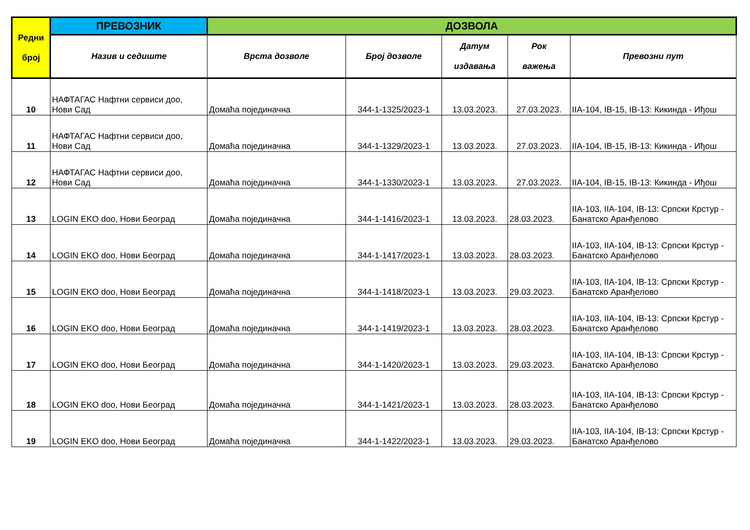| Редни број | ПРЕВОЗНИК | ДОЗВОЛА | | | | |
| --- | --- | --- | --- | --- | --- | --- |
| | Назив и седиште | Врста дозволе | Број дозволе | Датум издавања | Рок важења | Превозни пут |
| 10 | НАФТАГАС Нафтни сервиси доо, Нови Сад | Домаћа појединачна | 344-1-1325/2023-1 | 13.03.2023. | 27.03.2023. | IIA-104, IB-15, IB-13: Кикинда - Иђош |
| 11 | НАФТАГАС Нафтни сервиси доо, Нови Сад | Домаћа појединачна | 344-1-1329/2023-1 | 13.03.2023. | 27.03.2023. | IIA-104, IB-15, IB-13: Кикинда - Иђош |
| 12 | НАФТАГАС Нафтни сервиси доо, Нови Сад | Домаћа појединачна | 344-1-1330/2023-1 | 13.03.2023. | 27.03.2023. | IIA-104, IB-15, IB-13: Кикинда - Иђош |
| 13 | LOGIN EKO doo, Нови Београд | Домаћа појединачна | 344-1-1416/2023-1 | 13.03.2023. | 28.03.2023. | IIA-103, IIA-104, IB-13: Српски Крстур - Банатско Аранђелово |
| 14 | LOGIN EKO doo, Нови Београд | Домаћа појединачна | 344-1-1417/2023-1 | 13.03.2023. | 28.03.2023. | IIA-103, IIA-104, IB-13: Српски Крстур - Банатско Аранђелово |
| 15 | LOGIN EKO doo, Нови Београд | Домаћа појединачна | 344-1-1418/2023-1 | 13.03.2023. | 29.03.2023. | IIA-103, IIA-104, IB-13: Српски Крстур - Банатско Аранђелово |
| 16 | LOGIN EKO doo, Нови Београд | Домаћа појединачна | 344-1-1419/2023-1 | 13.03.2023. | 28.03.2023. | IIA-103, IIA-104, IB-13: Српски Крстур - Банатско Аранђелово |
| 17 | LOGIN EKO doo, Нови Београд | Домаћа појединачна | 344-1-1420/2023-1 | 13.03.2023. | 29.03.2023. | IIA-103, IIA-104, IB-13: Српски Крстур - Банатско Аранђелово |
| 18 | LOGIN EKO doo, Нови Београд | Домаћа појединачна | 344-1-1421/2023-1 | 13.03.2023. | 28.03.2023. | IIA-103, IIA-104, IB-13: Српски Крстур - Банатско Аранђелово |
| 19 | LOGIN EKO doo, Нови Београд | Домаћа појединачна | 344-1-1422/2023-1 | 13.03.2023. | 29.03.2023. | IIA-103, IIA-104, IB-13: Српски Крстур - Банатско Аранђелово |